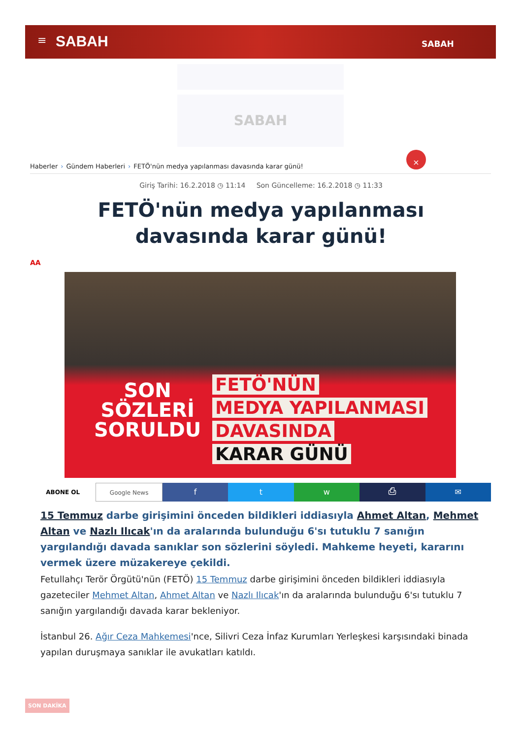≡ SABAH SABAH
SABAH
×
Haberler › Gündem Haberleri › FETÖ'nün medya yapılanması davasında karar günü!
Giriş Tarihi: 16.2.2018 ◷ 11:14 Son Güncelleme: 16.2.2018 ◷ 11:33
FETÖ'nün medya yapılanması davasında karar günü!
AA
SON
SÖZLERİ
SORULDU
FETÖ'NÜN
MEDYA YAPILANMASI
DAVASINDA
KARAR GÜNÜ
ABONE OL Google News
f t w ⎙ ✉
15 Temmuz darbe girişimini önceden bildikleri iddiasıyla Ahmet Altan, Mehmet Altan ve Nazlı Ilıcak'ın da aralarında bulunduğu 6'sı tutuklu 7 sanığın yargılandığı davada sanıklar son sözlerini söyledi. Mahkeme heyeti, kararını vermek üzere müzakereye çekildi.
Fetullahçı Terör Örgütü'nün (FETÖ) 15 Temmuz darbe girişimini önceden bildikleri iddiasıyla gazeteciler Mehmet Altan, Ahmet Altan ve Nazlı Ilıcak'ın da aralarında bulunduğu 6'sı tutuklu 7 sanığın yargılandığı davada karar bekleniyor.
İstanbul 26. Ağır Ceza Mahkemesi'nce, Silivri Ceza İnfaz Kurumları Yerleşkesi karşısındaki binada yapılan duruşmaya sanıklar ile avukatları katıldı.
SON DAKİKA